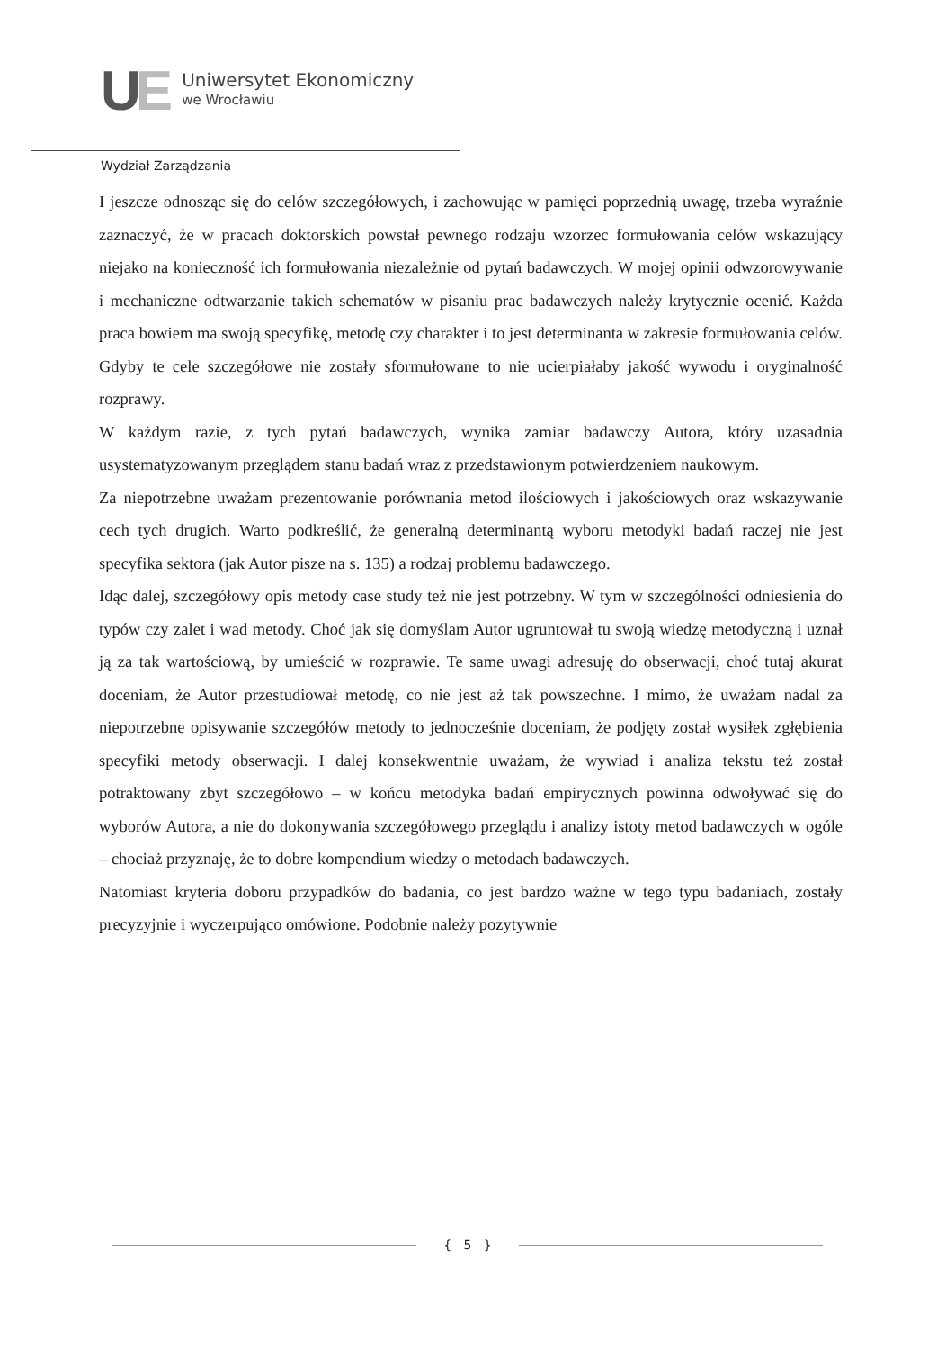UE
Uniwersytet Ekonomiczny
we Wrocławiu
Wydział Zarządzania
I jeszcze odnosząc się do celów szczegółowych, i zachowując w pamięci poprzednią uwagę, trzeba wyraźnie zaznaczyć, że w pracach doktorskich powstał pewnego rodzaju wzorzec formułowania celów wskazujący niejako na konieczność ich formułowania niezależnie od pytań badawczych. W mojej opinii odwzorowywanie i mechaniczne odtwarzanie takich schematów w pisaniu prac badawczych należy krytycznie ocenić. Każda praca bowiem ma swoją specyfikę, metodę czy charakter i to jest determinanta w zakresie formułowania celów. Gdyby te cele szczegółowe nie zostały sformułowane to nie ucierpiałaby jakość wywodu i oryginalność rozprawy.
W każdym razie, z tych pytań badawczych, wynika zamiar badawczy Autora, który uzasadnia usystematyzowanym przeglądem stanu badań wraz z przedstawionym potwierdzeniem naukowym.
Za niepotrzebne uważam prezentowanie porównania metod ilościowych i jakościowych oraz wskazywanie cech tych drugich. Warto podkreślić, że generalną determinantą wyboru metodyki badań raczej nie jest specyfika sektora (jak Autor pisze na s. 135) a rodzaj problemu badawczego.
Idąc dalej, szczegółowy opis metody case study też nie jest potrzebny. W tym w szczególności odniesienia do typów czy zalet i wad metody. Choć jak się domyślam Autor ugruntował tu swoją wiedzę metodyczną i uznał ją za tak wartościową, by umieścić w rozprawie. Te same uwagi adresuję do obserwacji, choć tutaj akurat doceniam, że Autor przestudiował metodę, co nie jest aż tak powszechne. I mimo, że uważam nadal za niepotrzebne opisywanie szczegółów metody to jednocześnie doceniam, że podjęty został wysiłek zgłębienia specyfiki metody obserwacji. I dalej konsekwentnie uważam, że wywiad i analiza tekstu też został potraktowany zbyt szczegółowo – w końcu metodyka badań empirycznych powinna odwoływać się do wyborów Autora, a nie do dokonywania szczegółowego przeglądu i analizy istoty metod badawczych w ogóle – chociaż przyznaję, że to dobre kompendium wiedzy o metodach badawczych.
Natomiast kryteria doboru przypadków do badania, co jest bardzo ważne w tego typu badaniach, zostały precyzyjnie i wyczerpująco omówione. Podobnie należy pozytywnie
{ 5 }